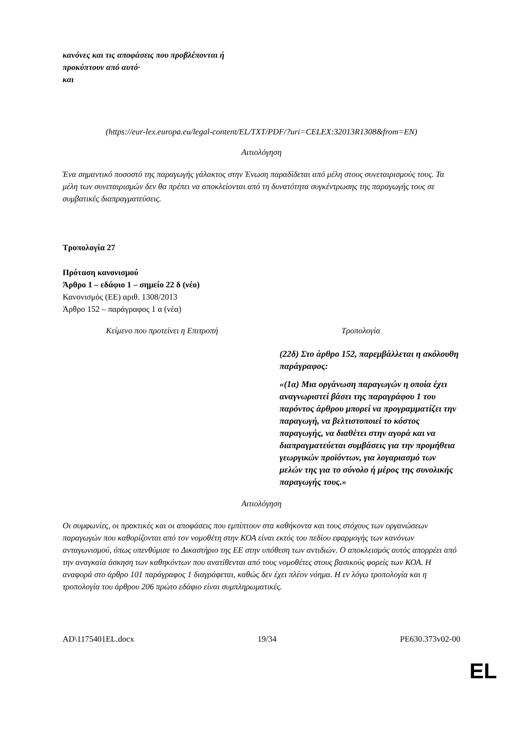| κανόνες και τις αποφάσεις που προβλέπονται ή προκύπτουν από αυτό· και | |
(https://eur-lex.europa.eu/legal-content/EL/TXT/PDF/?uri=CELEX:32013R1308&from=EN)
Αιτιολόγηση
Ένα σημαντικό ποσοστό της παραγωγής γάλακτος στην Ένωση παραδίδεται από μέλη στους συνεταιρισμούς τους. Τα μέλη των συνεταιρισμών δεν θα πρέπει να αποκλείονται από τη δυνατότητα συγκέντρωσης της παραγωγής τους σε συμβατικές διαπραγματεύσεις.
Τροπολογία 27
Πρόταση κανονισμού
Άρθρο 1 – εδάφιο 1 – σημείο 22 δ (νέο)
Κανονισμός (ΕΕ) αριθ. 1308/2013
Άρθρο 152 – παράγραφος 1 α (νέα)
| Κείμενο που προτείνει η Επιτροπή | Τροπολογία |
| --- | --- |
| | (22δ) Στο άρθρο 152, παρεμβάλλεται η ακόλουθη παράγραφος: «(1α) Μια οργάνωση παραγωγών η οποία έχει αναγνωριστεί βάσει της παραγράφου 1 του παρόντος άρθρου μπορεί να προγραμματίζει την παραγωγή, να βελτιστοποιεί το κόστος παραγωγής, να διαθέτει στην αγορά και να διαπραγματεύεται συμβάσεις για την προμήθεια γεωργικών προϊόντων, για λογαριασμό των μελών της για το σύνολο ή μέρος της συνολικής παραγωγής τους.» |
Αιτιολόγηση
Οι συμφωνίες, οι πρακτικές και οι αποφάσεις που εμπίπτουν στα καθήκοντα και τους στόχους των οργανώσεων παραγωγών που καθορίζονται από τον νομοθέτη στην ΚΟΑ είναι εκτός του πεδίου εφαρμογής των κανόνων ανταγωνισμού, όπως υπενθύμισε το Δικαστήριο της ΕΕ στην υπόθεση των αντιδιών. Ο αποκλεισμός αυτός απορρέει από την αναγκαία άσκηση των καθηκόντων που ανατίθενται από τους νομοθέτες στους βασικούς φορείς των ΚΟΑ. Η αναφορά στο άρθρο 101 παράγραφος 1 διαγράφεται, καθώς δεν έχει πλέον νόημα. Η εν λόγω τροπολογία και η τροπολογία του άρθρου 206 πρώτο εδάφιο είναι συμπληρωματικές.
AD\1175401EL.docx 19/34 PE630.373v02-00
EL